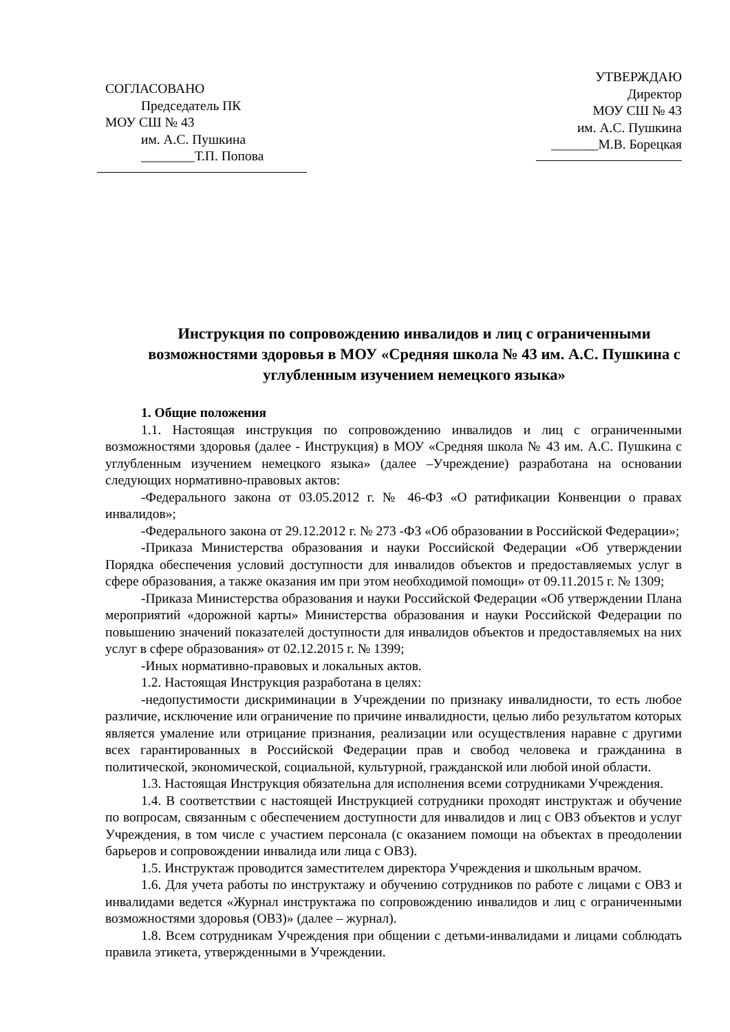СОГЛАСОВАНО
Председатель ПК
МОУ СШ № 43
им. А.С. Пушкина
________Т.П. Попова
УТВЕРЖДАЮ
Директор
МОУ СШ № 43
им. А.С. Пушкина
_______М.В. Борецкая
Инструкция по сопровождению инвалидов и лиц с ограниченными возможностями здоровья в МОУ «Средняя школа № 43 им. А.С. Пушкина с углубленным изучением немецкого языка»
1. Общие положения
1.1. Настоящая инструкция по сопровождению инвалидов и лиц с ограниченными возможностями здоровья (далее - Инструкция) в МОУ «Средняя школа № 43 им. А.С. Пушкина с углубленным изучением немецкого языка» (далее –Учреждение) разработана на основании следующих нормативно-правовых актов:
-Федерального закона от 03.05.2012 г. № 46-ФЗ «О ратификации Конвенции о правах инвалидов»;
-Федерального закона от 29.12.2012 г. № 273 -ФЗ «Об образовании в Российской Федерации»;
-Приказа Министерства образования и науки Российской Федерации «Об утверждении Порядка обеспечения условий доступности для инвалидов объектов и предоставляемых услуг в сфере образования, а также оказания им при этом необходимой помощи» от 09.11.2015 г. № 1309;
-Приказа Министерства образования и науки Российской Федерации «Об утверждении Плана мероприятий «дорожной карты» Министерства образования и науки Российской Федерации по повышению значений показателей доступности для инвалидов объектов и предоставляемых на них услуг в сфере образования» от 02.12.2015 г. № 1399;
-Иных нормативно-правовых и локальных актов.
1.2. Настоящая Инструкция разработана в целях:
-недопустимости дискриминации в Учреждении по признаку инвалидности, то есть любое различие, исключение или ограничение по причине инвалидности, целью либо результатом которых является умаление или отрицание признания, реализации или осуществления наравне с другими всех гарантированных в Российской Федерации прав и свобод человека и гражданина в политической, экономической, социальной, культурной, гражданской или любой иной области.
1.3. Настоящая Инструкция обязательна для исполнения всеми сотрудниками Учреждения.
1.4. В соответствии с настоящей Инструкцией сотрудники проходят инструктаж и обучение по вопросам, связанным с обеспечением доступности для инвалидов и лиц с ОВЗ объектов и услуг Учреждения, в том числе с участием персонала (с оказанием помощи на объектах в преодолении барьеров и сопровождении инвалида или лица с ОВЗ).
1.5. Инструктаж проводится заместителем директора Учреждения и школьным врачом.
1.6. Для учета работы по инструктажу и обучению сотрудников по работе с лицами с ОВЗ и инвалидами ведется «Журнал инструктажа по сопровождению инвалидов и лиц с ограниченными возможностями здоровья (ОВЗ)» (далее – журнал).
1.8. Всем сотрудникам Учреждения при общении с детьми-инвалидами и лицами соблюдать правила этикета, утвержденными в Учреждении.